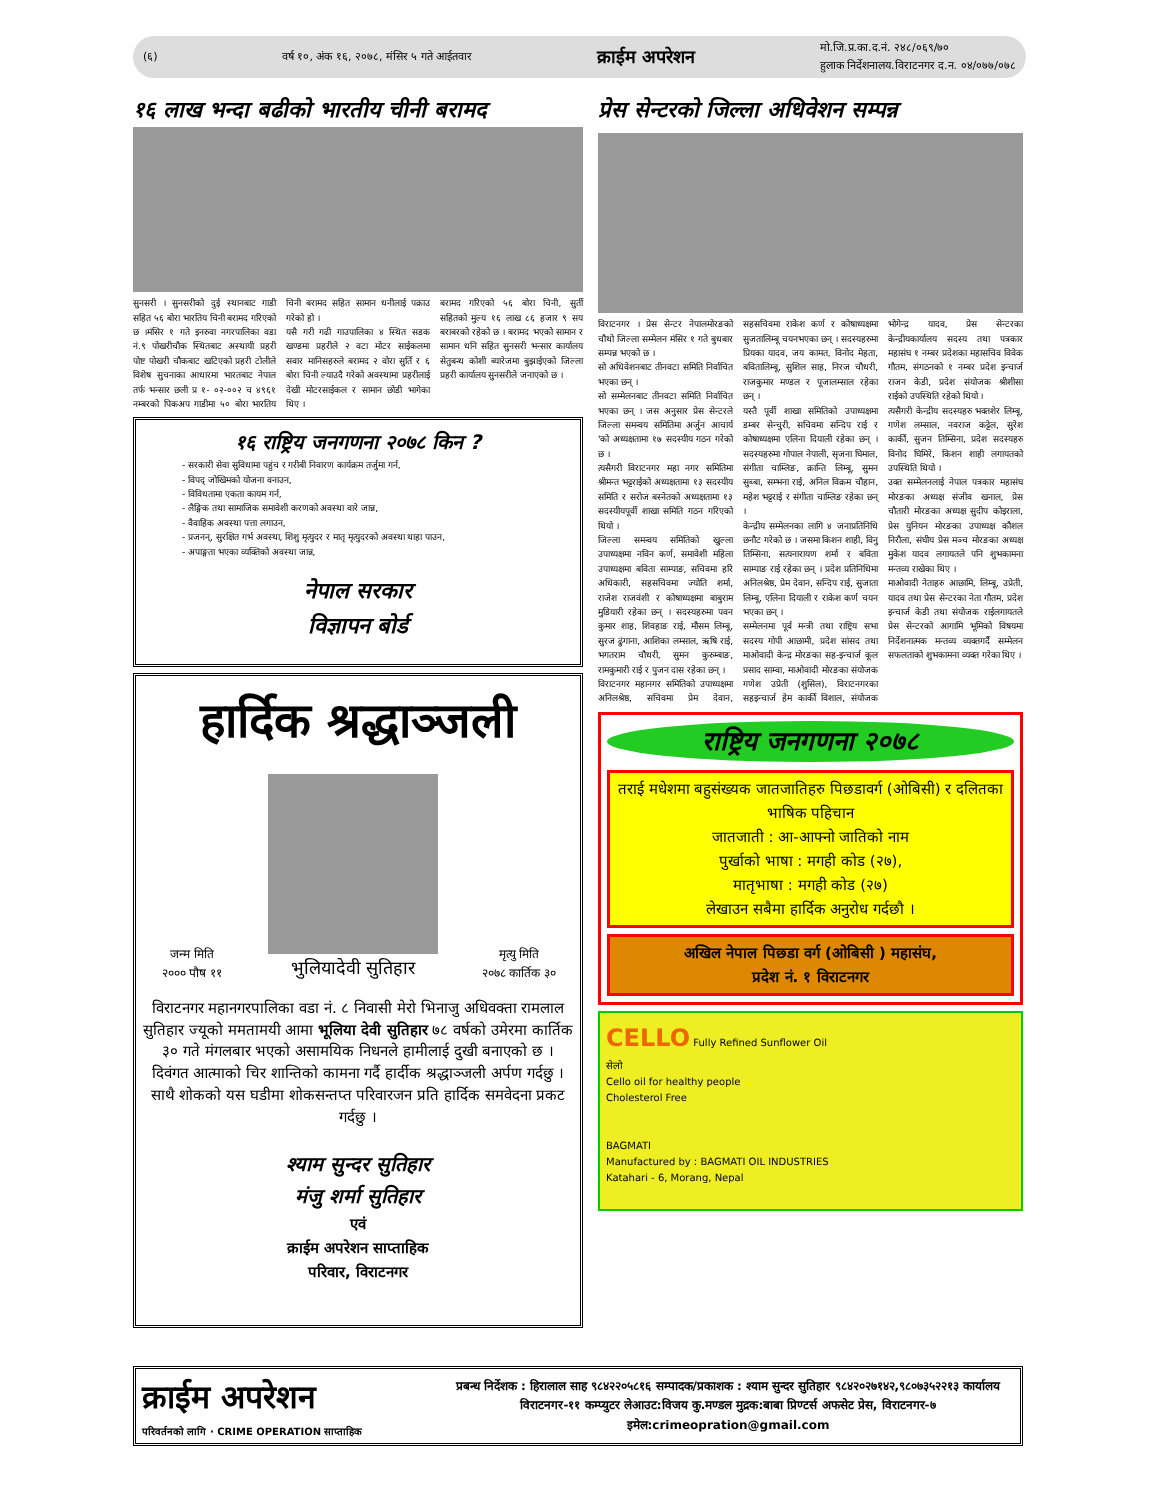(६) वर्ष १०, अंक १६, २०७८, मंसिर ५ गते आईतवार क्राईम अपरेशन मो.जि.प्र.का.द.नं. २४८/०६९/७०
हुलाक निर्देशनालय.विराटनगर द.न. ०४/०७७/०७८
१६ लाख भन्दा बढीको भारतीय चीनी बरामद
सुनसरी । सुनसरीको दुई स्थानबाट गाडी सहित ५६ बोरा भारतिय चिनी बरामद गरिएको छ ।मंसिर १ गते इनरुवा नगरपालिका वडा नं.९ पोखरीचौक स्थितबाट अस्थायी प्रहरी पोष्ट पोखरी चौकबाट खटिएको प्रहरी टोलीले विशेष सुचनाका आधारमा भारतबाट नेपाल तर्फ भन्सार छली प्र १- ०२-००२ च ४९६१ नम्बरको पिकअप गाडीमा ५० बोरा भारतिय चिनी बरामद सहित सामान धनीलाई पक्राउ गरेको हो ।
यसै गरी गढी गाउपालिका ४ स्थित सडक खण्डमा प्रहरीले २ वटा मोटर साईकलमा सवार मानिसहरुले बरामद २ वोरा सुर्ति र ६ बोरा चिनी ल्याउदै गरेको अवस्थामा प्रहरीलाई देखी मोटरसाईकल र सामान छोडी भागेका थिए ।
बरामद गरिएको ५६ बोरा चिनी, सुर्ती सहितको मुल्य १६ लाख ८६ हजार ९ सय बराबरको रहेको छ । बरामद भएको सामान र सामान धनि सहित सुनसरी भन्सार कार्यालय सेतुबन्ध कोशी ब्यारेजमा बुझाईएको जिल्ला प्रहरी कार्यालय सुनसरीले जनाएको छ ।
१६ राष्ट्रिय जनगणना २०७८ किन ?
- सरकारी सेवा सुविधामा पहुंच र गरीबी निवारण कार्यक्रम तर्जुमा गर्न,
- विपद् जोखिमको योजना वनाउन,
- विविधतामा एकता कायम गर्न,
- लैङ्गिक तथा सामाजिक समावेशी करणको अवस्था वारे जान्न,
- वैवाहिक अवस्था पत्ता लगाउन,
- प्रजनन्, सुरक्षित गर्भ अवस्था, शिशु मृत्युदर र मातृ मृत्युदरको अवस्था थाहा पाउन,
- अपाङ्गता भएका व्यक्तिको अवस्था जान्न,
नेपाल सरकार
विज्ञापन बोर्ड
हार्दिक श्रद्धाञ्जली
जन्म मिति
२००० पौष ११
भुलियादेवी सुतिहार
मृत्यु मिति
२०७८ कार्तिक ३०
विराटनगर महानगरपालिका वडा नं. ८ निवासी मेरो भिनाजु अधिवक्ता रामलाल सुतिहार ज्यूको ममतामयी आमा भूलिया देवी सुतिहार ७८ वर्षको उमेरमा कार्तिक ३० गते मंगलबार भएको असामयिक निधनले हामीलाई दुखी बनाएको छ । दिवंगत आत्माको चिर शान्तिको कामना गर्दै हार्दीक श्रद्धाञ्जली अर्पण गर्दछु । साथै शोकको यस घडीमा शोकसन्तप्त परिवारजन प्रति हार्दिक समवेदना प्रकट गर्दछु ।
श्याम सुन्दर सुतिहार
मंजु शर्मा सुतिहार
एवं
क्राईम अपरेशन साप्ताहिक
परिवार, विराटनगर
प्रेस सेन्टरको जिल्ला अधिवेशन सम्पन्न
विराटनगर । प्रेस सेन्टर नेपालमोरङको चौथो जिल्ला सम्मेलन मंसिर १ गते बुधबार सम्पन्न भएको छ ।
सो अधिवेशनबाट तीनवटा समिति निर्वाचित भएका छन् ।
सो सम्मेलनबाट तीनवटा समिति निर्वाचित भएका छन् । जस अनुसार प्रेस सेन्टरले जिल्ला समन्वय समितिमा अर्जुन आचार्य 'को अध्यक्षतामा १७ सदस्यीय गठन गरेको छ ।
त्यसैगरी विराटनगर महा नगर समितिमा श्रीमन्त भट्टराईको अध्यक्षतामा १३ सदस्यीय समिति र सरोज बस्नेतको अध्यक्षतामा १३ सदस्यीयपूर्वी शाखा समिति गठन गरिएको थियो ।
जिल्ला समन्वय समितिको खुल्ला उपाध्यक्षमा नविन कर्ण, समावेशी महिला उपाध्यक्षमा बविता साम्पाङ, सचिवमा हरि अधिकारी, सहसचिवमा ज्योति शर्मा, राजेश राजवंशी र कोषाध्यक्षमा बाबुराम मुडियारी रहेका छन् । सदस्यहरुमा पवन कुमार शाह, शिवहाङ राई, मौसम लिम्बू, सुरज ढुंगाना, आशिका लम्साल, ऋषि राई, भगतराम चौधरी, सुमन कुरुम्बाङ, रामकुमारी राई र पुजन दास रहेका छन् ।
विराटनगर महानगर समितिको उपाध्यक्षमा अनिलश्रेष्ठ, सचिवमा प्रेम देवान, सहसचिवमा राकेश कर्ण र कोषाध्यक्षमा सुजतालिम्बू चयनभएका छन् । सदस्यहरुमा प्रियका यादव, जय कामत, विनोद मेहता, बवितालिम्बू, सुशिल साह, निरज चौधरी, राजकुमार मण्डल र पूजालम्साल रहेका छन् ।
यस्तै पूर्वी शाखा समितिको उपाध्यक्षमा डम्बर सेन्चुरी, सचिवमा सन्दिप राई र कोषाध्यक्षमा एलिना दियाली रहेका छन् । सदस्यहरुमा गोपाल नेपाली, सृजना घिमाल, संगीता चाम्लिङ, क्रान्ति लिम्बू, सुमन सुब्बा, सम्भना राई, अनिल विक्रम चौहान, महेश भट्टराई र संगीता चाम्लिङ रहेका छन् ।
केन्द्रीय सम्मेलनका लागि ४ जनाप्रतिनिधि छनौट गरेको छ । जसमा किशन शाही, विनु तिम्सिना, सत्यनारायण शर्मा र बविता साम्पाङ राई रहेका छन् । प्रदेश प्रतिनिधिमा अनिलश्रेष्ठ, प्रेम देवान, सन्दिप राई, सुजाता लिम्बू, एलिना दियाली र राकेश कर्ण चयन भएका छन् ।
सम्मेलनमा पूर्व मन्त्री तथा राष्ट्रिय सभा सदस्य गोपी आछामी, प्रदेश सांसद तथा माओवादी केन्द्र मोरङका सह-इन्चार्ज कूल प्रसाद साम्वा, माओवादी मोरङका संयोजक गणेश उप्रेती (शुसिल), विराटनगरका सहइन्चार्ज हेम कार्की विशाल, संयोजक भोगेन्द्र यादव, प्रेस सेन्टरका केन्द्रीयकार्यालय सदस्य तथा पत्रकार महासंघ १ नम्बर प्रदेशका महासचिव विवेक गौतम, संगठनको १ नम्बर प्रदेश इन्चार्ज राजन केडी, प्रदेश संयोजक श्रीशीसा राईको उपस्थिति रहेको थियो ।
त्यसैगरी केन्द्रीय सदस्यहरु भक्तशेर लिम्बू, गणेश लम्साल, नवराज कट्टेल, सुरेश कार्की, सुजन तिम्सिना, प्रदेश सदस्यहरु विनोद घिमिरे, किशन शाही लगायतको उपस्थिति थियो ।
उक्त सम्मेलनलाई नेपाल पत्रकार महासंघ मोरङका अध्यक्ष संजीव खनाल, प्रेस चौतारी मोरङका अध्यक्ष सुदीप कोइराला, प्रेस युनियन मोरङका उपाध्यक्ष कौशल निरौला, संघीय प्रेस मञ्च मोरङका अध्यक्ष मुकेश यादव लगायतले पनि शुभकामना मन्तव्य राखेका थिए ।
माओवादी नेताहरु आछामि, लिम्बू, उप्रेती, यादव तथा प्रेस सेन्टरका नेता गौतम, प्रदेश इन्चार्ज केडी तथा संयोजक राईलगायतले प्रेस सेन्टरको आगामि भूमिको विषयमा निर्देशनात्मक मन्तव्य व्यक्तगर्दै सम्मेलन सफलताको शुभकामना व्यक्त गरेका थिए ।
राष्ट्रिय जनगणना २०७८
तराई मधेशमा बहुसंख्यक जातजातिहरु पिछडावर्ग (ओबिसी) र दलितका भाषिक पहिचान
जातजाती : आ-आफ्नो जातिको नाम
पुर्खाको भाषा : मगही कोड (२७),
मातृभाषा : मगही कोड (२७)
लेखाउन सबैमा हार्दिक अनुरोध गर्दछौ ।
अखिल नेपाल पिछडा वर्ग (ओबिसी ) महासंघ,
प्रदेश नं. १ विराटनगर
CELLO Fully Refined Sunflower Oil
सेलो
Cello oil for healthy people
Cholesterol Free
BAGMATI
Manufactured by : BAGMATI OIL INDUSTRIES
Katahari - 6, Morang, Nepal
क्राईम अपरेशन
परिवर्तनको लागि · CRIME OPERATION साप्ताहिक
प्रबन्ध निर्देशक : हिरालाल साह ९८४२२०५८१६ सम्पादक/प्रकाशक : श्याम सुन्दर सुतिहार ९८४२०२७१४२,९८०७३५२२१३ कार्यालय विराटनगर-११ कम्प्युटर लेआउट:विजय कु.मण्डल मुद्रक:बाबा प्रिण्टर्स अफसेट प्रेस, विराटनगर-७ इमेल:crimeopration@gmail.com